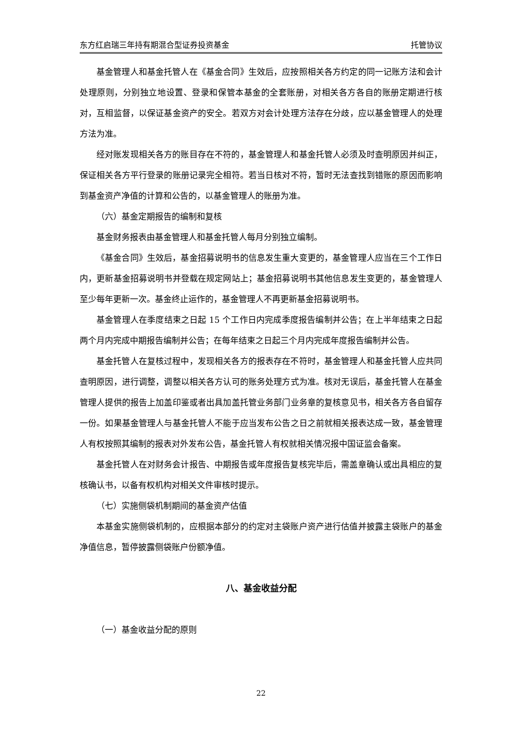东方红启瑞三年持有期混合型证券投资基金 托管协议
基金管理人和基金托管人在《基金合同》生效后，应按照相关各方约定的同一记账方法和会计处理原则，分别独立地设置、登录和保管本基金的全套账册，对相关各方各自的账册定期进行核对，互相监督，以保证基金资产的安全。若双方对会计处理方法存在分歧，应以基金管理人的处理方法为准。
经对账发现相关各方的账目存在不符的，基金管理人和基金托管人必须及时查明原因并纠正，保证相关各方平行登录的账册记录完全相符。若当日核对不符，暂时无法查找到错账的原因而影响到基金资产净值的计算和公告的，以基金管理人的账册为准。
（六）基金定期报告的编制和复核
基金财务报表由基金管理人和基金托管人每月分别独立编制。
《基金合同》生效后，基金招募说明书的信息发生重大变更的，基金管理人应当在三个工作日内，更新基金招募说明书并登载在规定网站上；基金招募说明书其他信息发生变更的，基金管理人至少每年更新一次。基金终止运作的，基金管理人不再更新基金招募说明书。
基金管理人在季度结束之日起 15 个工作日内完成季度报告编制并公告；在上半年结束之日起两个月内完成中期报告编制并公告；在每年结束之日起三个月内完成年度报告编制并公告。
基金托管人在复核过程中，发现相关各方的报表存在不符时，基金管理人和基金托管人应共同查明原因，进行调整，调整以相关各方认可的账务处理方式为准。核对无误后，基金托管人在基金管理人提供的报告上加盖印鉴或者出具加盖托管业务部门业务章的复核意见书，相关各方各自留存一份。如果基金管理人与基金托管人不能于应当发布公告之日之前就相关报表达成一致，基金管理人有权按照其编制的报表对外发布公告，基金托管人有权就相关情况报中国证监会备案。
基金托管人在对财务会计报告、中期报告或年度报告复核完毕后，需盖章确认或出具相应的复核确认书，以备有权机构对相关文件审核时提示。
（七）实施侧袋机制期间的基金资产估值
本基金实施侧袋机制的，应根据本部分的约定对主袋账户资产进行估值并披露主袋账户的基金净值信息，暂停披露侧袋账户份额净值。
八、基金收益分配
（一）基金收益分配的原则
22